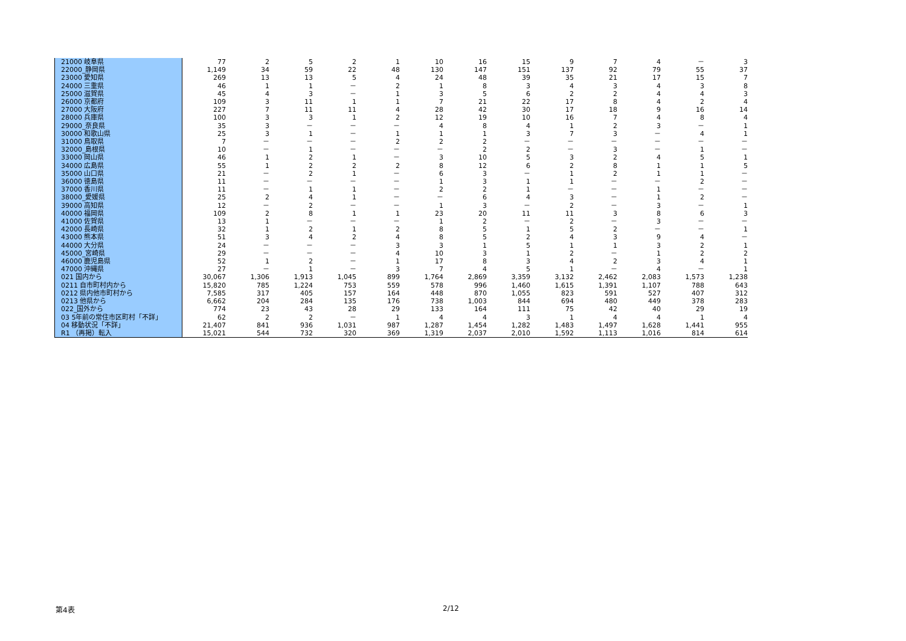| 21000 岐阜県 | 77 | 2 | 5 | 2 | 1 | 10 | 16 | 15 | 9 | 7 | 4 | － | 3 |
| 22000_静岡県 | 1,149 | 34 | 59 | 22 | 48 | 130 | 147 | 151 | 137 | 92 | 79 | 55 | 37 |
| 23000 愛知県 | 269 | 13 | 13 | 5 | 4 | 24 | 48 | 39 | 35 | 21 | 17 | 15 | 7 |
| 24000 三重県 | 46 | 1 | 1 | － | 2 | 1 | 8 | 3 | 4 | 3 | 4 | 3 | 8 |
| 25000 滋賀県 | 45 | 4 | 3 | － | 1 | 3 | 5 | 6 | 2 | 2 | 4 | 4 | 3 |
| 26000 京都府 | 109 | 3 | 11 | 1 | 1 | 7 | 21 | 22 | 17 | 8 | 4 | 2 | 4 |
| 27000 大阪府 | 227 | 7 | 11 | 11 | 4 | 28 | 42 | 30 | 17 | 18 | 9 | 16 | 14 |
| 28000 兵庫県 | 100 | 3 | 3 | 1 | 2 | 12 | 19 | 10 | 16 | 7 | 4 | 8 | 4 |
| 29000_奈良県 | 35 | 3 | － | － | － | 4 | 8 | 4 | 1 | 2 | 3 | － | 1 |
| 30000 和歌山県 | 25 | 3 | 1 | － | 1 | 1 | 1 | 3 | 7 | 3 | － | 4 | 1 |
| 31000 鳥取県 | 7 | － | － | － | 2 | 2 | 2 | － | － | － | － | － | － |
| 32000_島根県 | 10 | － | 1 | － | － | － | 2 | 2 | － | 3 | － | 1 | － |
| 33000 岡山県 | 46 | 1 | 2 | 1 | － | 3 | 10 | 5 | 3 | 2 | 4 | 5 | 1 |
| 34000 広島県 | 55 | 1 | 2 | 2 | 2 | 8 | 12 | 6 | 2 | 8 | 1 | 1 | 5 |
| 35000 山口県 | 21 | － | 2 | 1 | － | 6 | 3 | － | 1 | 2 | 1 | 1 | － |
| 36000 徳島県 | 11 | － | － | － | － | 1 | 3 | 1 | 1 | － | － | 2 | － |
| 37000 香川県 | 11 | － | 1 | 1 | － | 2 | 2 | 1 | － | － | 1 | － | － |
| 38000_愛媛県 | 25 | 2 | 4 | 1 | － | － | 6 | 4 | 3 | － | 1 | 2 | － |
| 39000 高知県 | 12 | － | 2 | － | － | 1 | 3 | － | 2 | － | 3 | － | 1 |
| 40000 福岡県 | 109 | 2 | 8 | 1 | 1 | 23 | 20 | 11 | 11 | 3 | 8 | 6 | 3 |
| 41000 佐賀県 | 13 | 1 | － | － | － | 1 | 2 | － | 2 | － | 3 | － | － |
| 42000 長崎県 | 32 | 1 | 2 | 1 | 2 | 8 | 5 | 1 | 5 | 2 | － | － | 1 |
| 43000 熊本県 | 51 | 3 | 4 | 2 | 4 | 8 | 5 | 2 | 4 | 3 | 9 | 4 | － |
| 44000 大分県 | 24 | － | － | － | 3 | 3 | 1 | 5 | 1 | 1 | 3 | 2 | 1 |
| 45000_宮崎県 | 29 | － | － | － | 4 | 10 | 3 | 1 | 2 | － | 1 | 2 | 2 |
| 46000 鹿児島県 | 52 | 1 | 2 | － | 1 | 17 | 8 | 3 | 4 | 2 | 3 | 4 | 1 |
| 47000 沖縄県 | 27 | － | 1 | － | 3 | 7 | 4 | 5 | 1 | － | 4 | － | 1 |
| 021 国内から | 30,067 | 1,306 | 1,913 | 1,045 | 899 | 1,764 | 2,869 | 3,359 | 3,132 | 2,462 | 2,083 | 1,573 | 1,238 |
| 0211 自市町村内から | 15,820 | 785 | 1,224 | 753 | 559 | 578 | 996 | 1,460 | 1,615 | 1,391 | 1,107 | 788 | 643 |
| 0212 県内他市町村から | 7,585 | 317 | 405 | 157 | 164 | 448 | 870 | 1,055 | 823 | 591 | 527 | 407 | 312 |
| 0213 他県から | 6,662 | 204 | 284 | 135 | 176 | 738 | 1,003 | 844 | 694 | 480 | 449 | 378 | 283 |
| 022_国外から | 774 | 23 | 43 | 28 | 29 | 133 | 164 | 111 | 75 | 42 | 40 | 29 | 19 |
| 03 5年前の常住市区町村「不詳」 | 62 | 2 | 2 | － | 1 | 4 | 4 | 3 | 1 | 4 | 4 | 1 | 4 |
| 04 移動状況「不詳」 | 21,407 | 841 | 936 | 1,031 | 987 | 1,287 | 1,454 | 1,282 | 1,483 | 1,497 | 1,628 | 1,441 | 955 |
| R1 （再掲）転入 | 15,021 | 544 | 732 | 320 | 369 | 1,319 | 2,037 | 2,010 | 1,592 | 1,113 | 1,016 | 814 | 614 |
第4表 2/12